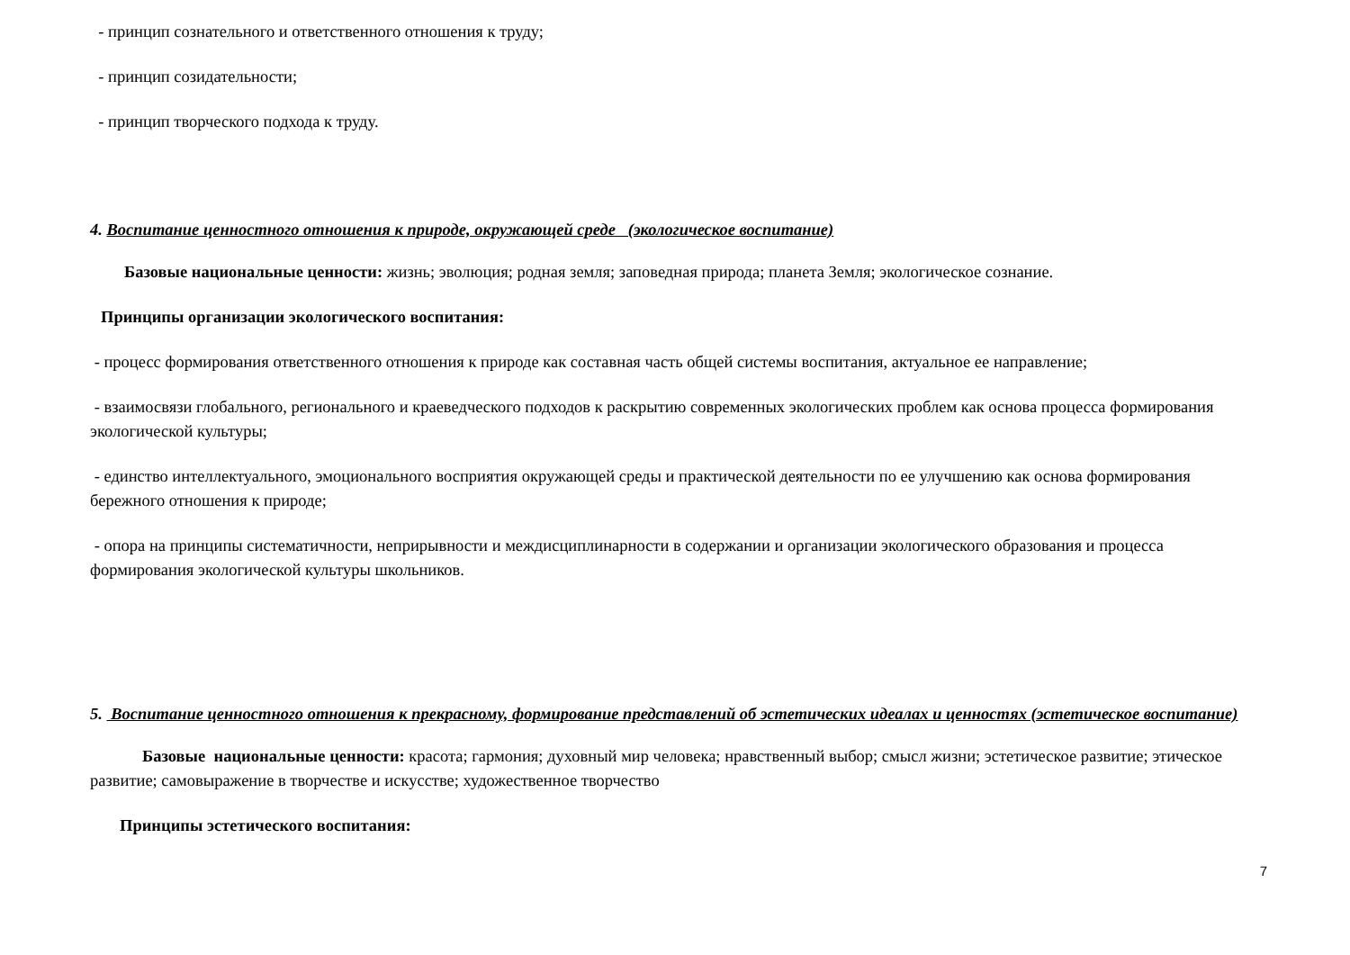- принцип сознательного и ответственного отношения к труду;
- принцип созидательности;
- принцип творческого подхода к труду.
4. Воспитание ценностного отношения к природе, окружающей среде (экологическое воспитание)
Базовые национальные ценности: жизнь; эволюция; родная земля; заповедная природа; планета Земля; экологическое сознание.
Принципы организации экологического воспитания:
- процесс формирования ответственного отношения к природе как составная часть общей системы воспитания, актуальное ее направление;
- взаимосвязи глобального, регионального и краеведческого подходов к раскрытию современных экологических проблем как основа процесса формирования экологической культуры;
- единство интеллектуального, эмоционального восприятия окружающей среды и практической деятельности по ее улучшению как основа формирования бережного отношения к природе;
- опора на принципы систематичности, неприрывности и междисциплинарности в содержании и организации экологического образования и процесса формирования экологической культуры школьников.
5. Воспитание ценностного отношения к прекрасному, формирование представлений об эстетических идеалах и ценностях (эстетическое воспитание)
Базовые национальные ценности: красота; гармония; духовный мир человека; нравственный выбор; смысл жизни; эстетическое развитие; этическое развитие; самовыражение в творчестве и искусстве; художественное творчество
Принципы эстетического воспитания:
7